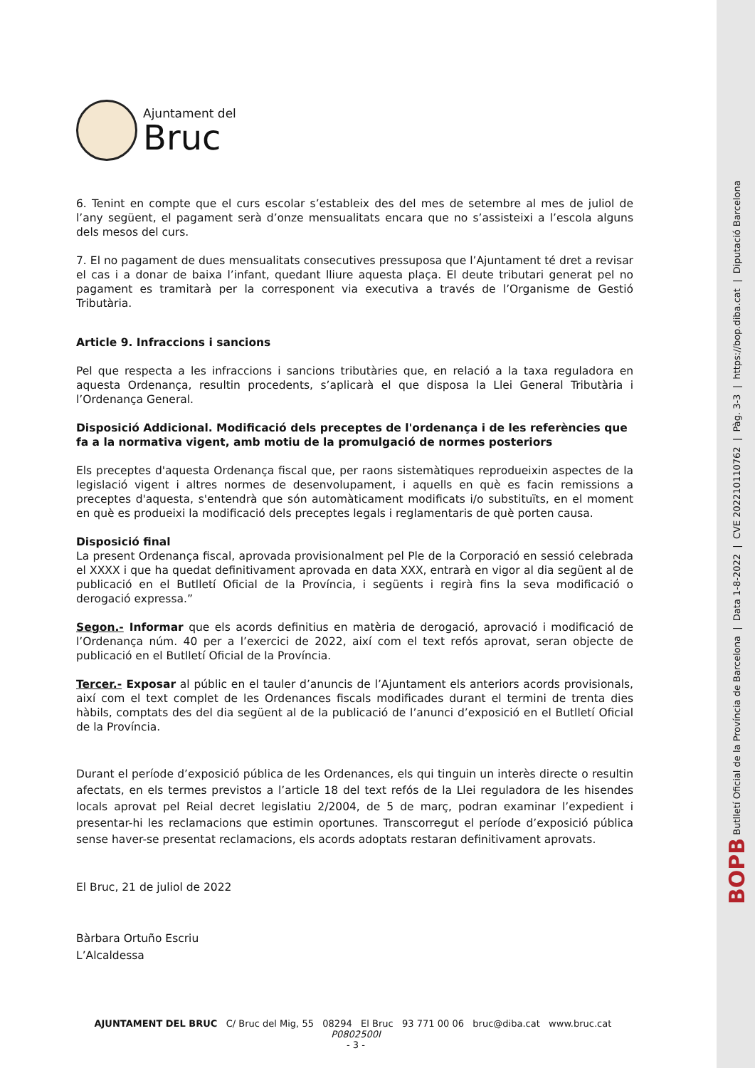Ajuntament del
Bruc
6. Tenint en compte que el curs escolar s’estableix des del mes de setembre al mes de juliol de l’any següent, el pagament serà d’onze mensualitats encara que no s’assisteixi a l’escola alguns dels mesos del curs.
7. El no pagament de dues mensualitats consecutives pressuposa que l’Ajuntament té dret a revisar el cas i a donar de baixa l’infant, quedant lliure aquesta plaça. El deute tributari generat pel no pagament es tramitarà per la corresponent via executiva a través de l’Organisme de Gestió Tributària.
Article 9. Infraccions i sancions
Pel que respecta a les infraccions i sancions tributàries que, en relació a la taxa reguladora en aquesta Ordenança, resultin procedents, s’aplicarà el que disposa la Llei General Tributària i l’Ordenança General.
Disposició Addicional. Modificació dels preceptes de l'ordenança i de les referències que fa a la normativa vigent, amb motiu de la promulgació de normes posteriors
Els preceptes d'aquesta Ordenança fiscal que, per raons sistemàtiques reprodueixin aspectes de la legislació vigent i altres normes de desenvolupament, i aquells en què es facin remissions a preceptes d'aquesta, s'entendrà que són automàticament modificats i/o substituïts, en el moment en què es produeixi la modificació dels preceptes legals i reglamentaris de què porten causa.
Disposició final
La present Ordenança fiscal, aprovada provisionalment pel Ple de la Corporació en sessió celebrada el XXXX i que ha quedat definitivament aprovada en data XXX, entrarà en vigor al dia següent al de publicació en el Butlletí Oficial de la Província, i següents i regirà fins la seva modificació o derogació expressa.”
Segon.- Informar que els acords definitius en matèria de derogació, aprovació i modificació de l’Ordenança núm. 40 per a l’exercici de 2022, així com el text refós aprovat, seran objecte de publicació en el Butlletí Oficial de la Província.
Tercer.- Exposar al públic en el tauler d’anuncis de l’Ajuntament els anteriors acords provisionals, així com el text complet de les Ordenances fiscals modificades durant el termini de trenta dies hàbils, comptats des del dia següent al de la publicació de l’anunci d’exposició en el Butlletí Oficial de la Província.
Durant el període d’exposició pública de les Ordenances, els qui tinguin un interès directe o resultin afectats, en els termes previstos a l’article 18 del text refós de la Llei reguladora de les hisendes locals aprovat pel Reial decret legislatiu 2/2004, de 5 de març, podran examinar l’expedient i presentar-hi les reclamacions que estimin oportunes. Transcorregut el període d’exposició pública sense haver-se presentat reclamacions, els acords adoptats restaran definitivament aprovats.
El Bruc, 21 de juliol de 2022
Bàrbara Ortuño Escriu
L’Alcaldessa
AJUNTAMENT DEL BRUC C/ Bruc del Mig, 55 08294 El Bruc 93 771 00 06 bruc@diba.cat www.bruc.cat P0802500I
- 3 -
BOPB Butlletí Oficial de la Província de Barcelona | Data 1-8-2022 | CVE 202210110762 | Pàg. 3-3 | https://bop.diba.cat | Diputació Barcelona